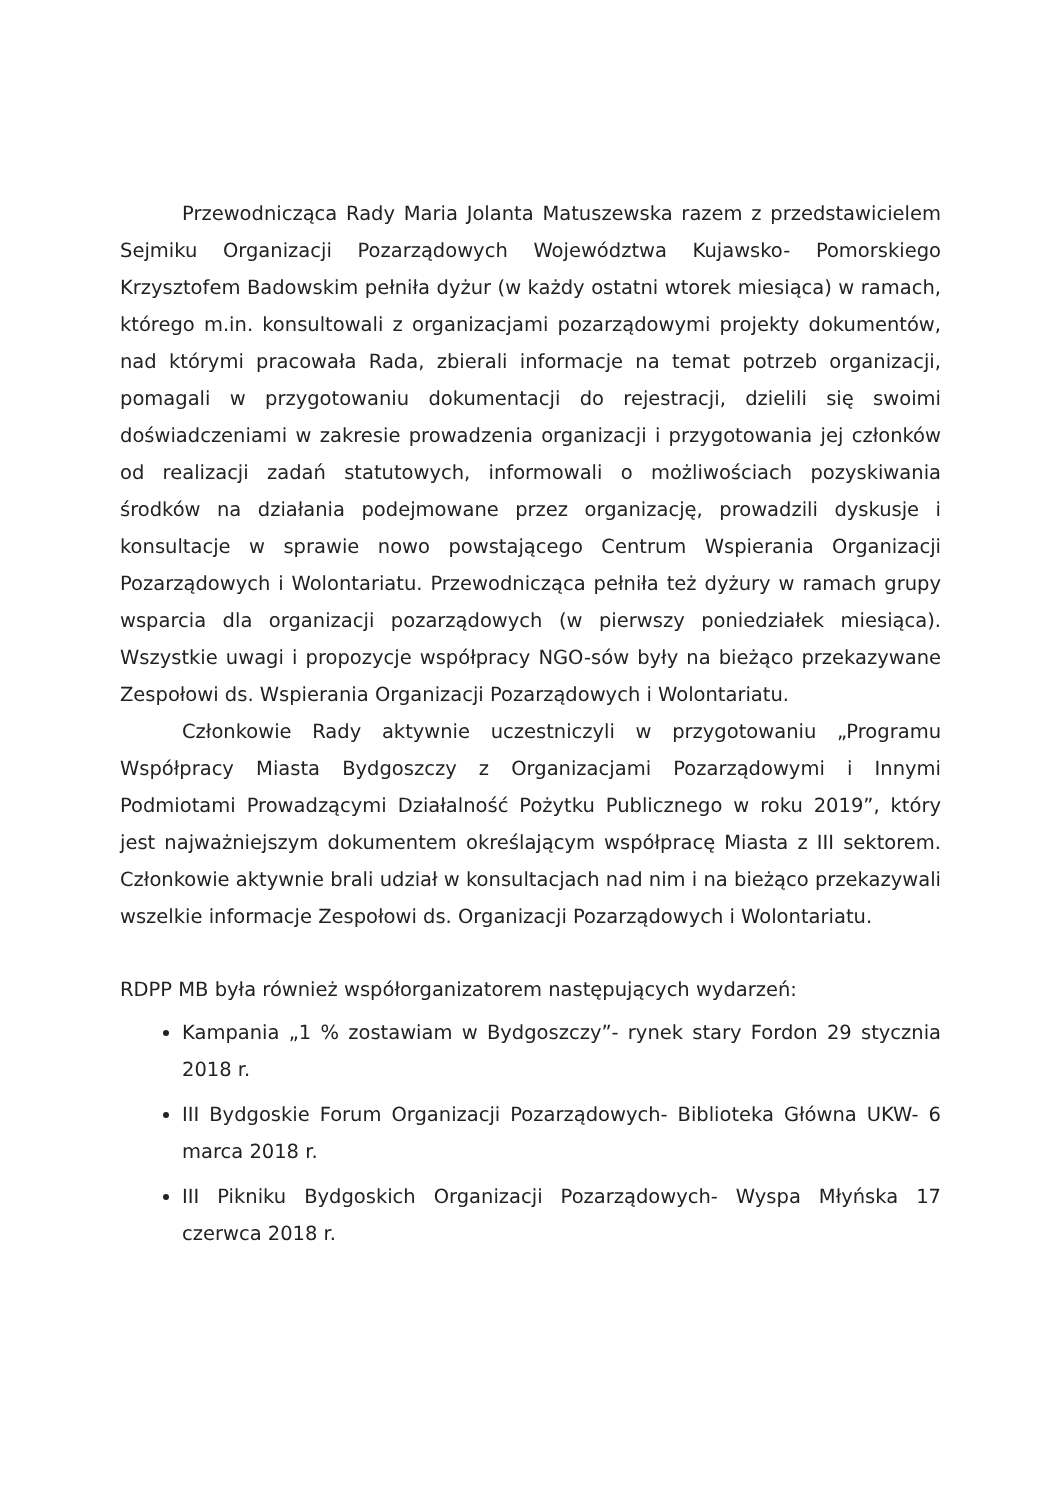Przewodnicząca Rady Maria Jolanta Matuszewska razem z przedstawicielem Sejmiku Organizacji Pozarządowych Województwa Kujawsko- Pomorskiego Krzysztofem Badowskim pełniła dyżur (w każdy ostatni wtorek miesiąca) w ramach, którego m.in. konsultowali z organizacjami pozarządowymi projekty dokumentów, nad którymi pracowała Rada, zbierali informacje na temat potrzeb organizacji, pomagali w przygotowaniu dokumentacji do rejestracji, dzielili się swoimi doświadczeniami w zakresie prowadzenia organizacji i przygotowania jej członków od realizacji zadań statutowych, informowali o możliwościach pozyskiwania środków na działania podejmowane przez organizację, prowadzili dyskusje i konsultacje w sprawie nowo powstającego Centrum Wspierania Organizacji Pozarządowych i Wolontariatu. Przewodnicząca pełniła też dyżury w ramach grupy wsparcia dla organizacji pozarządowych (w pierwszy poniedziałek miesiąca). Wszystkie uwagi i propozycje współpracy NGO-sów były na bieżąco przekazywane Zespołowi ds. Wspierania Organizacji Pozarządowych i Wolontariatu.
Członkowie Rady aktywnie uczestniczyli w przygotowaniu „Programu Współpracy Miasta Bydgoszczy z Organizacjami Pozarządowymi i Innymi Podmiotami Prowadzącymi Działalność Pożytku Publicznego w roku 2019”, który jest najważniejszym dokumentem określającym współpracę Miasta z III sektorem. Członkowie aktywnie brali udział w konsultacjach nad nim i na bieżąco przekazywali wszelkie informacje Zespołowi ds. Organizacji Pozarządowych i Wolontariatu.
RDPP MB była również współorganizatorem następujących wydarzeń:
Kampania „1 % zostawiam w Bydgoszczy”- rynek stary Fordon 29 stycznia 2018 r.
III Bydgoskie Forum Organizacji Pozarządowych- Biblioteka Główna UKW- 6 marca 2018 r.
III Pikniku Bydgoskich Organizacji Pozarządowych- Wyspa Młyńska 17 czerwca 2018 r.